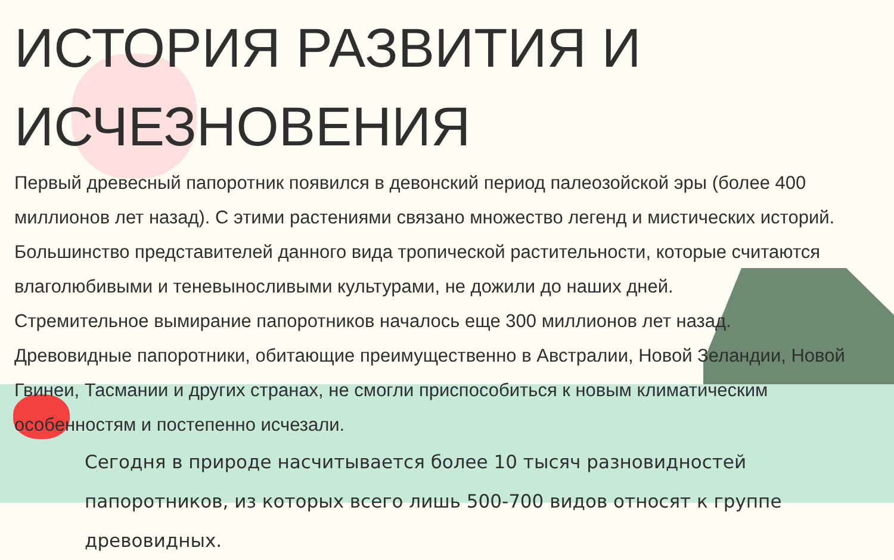ИСТОРИЯ РАЗВИТИЯ И ИСЧЕЗНОВЕНИЯ
Первый древесный папоротник появился в девонский период палеозойской эры (более 400 миллионов лет назад). С этими растениями связано множество легенд и мистических историй. Большинство представителей данного вида тропической растительности, которые считаются влаголюбивыми и теневыносливыми культурами, не дожили до наших дней.
Стремительное вымирание папоротников началось еще 300 миллионов лет назад. Древовидные папоротники, обитающие преимущественно в Австралии, Новой Зеландии, Новой Гвинеи, Тасмании и других странах, не смогли приспособиться к новым климатическим особенностям и постепенно исчезали.
Сегодня в природе насчитывается более 10 тысяч разновидностей папоротников, из которых всего лишь 500-700 видов относят к группе древовидных.